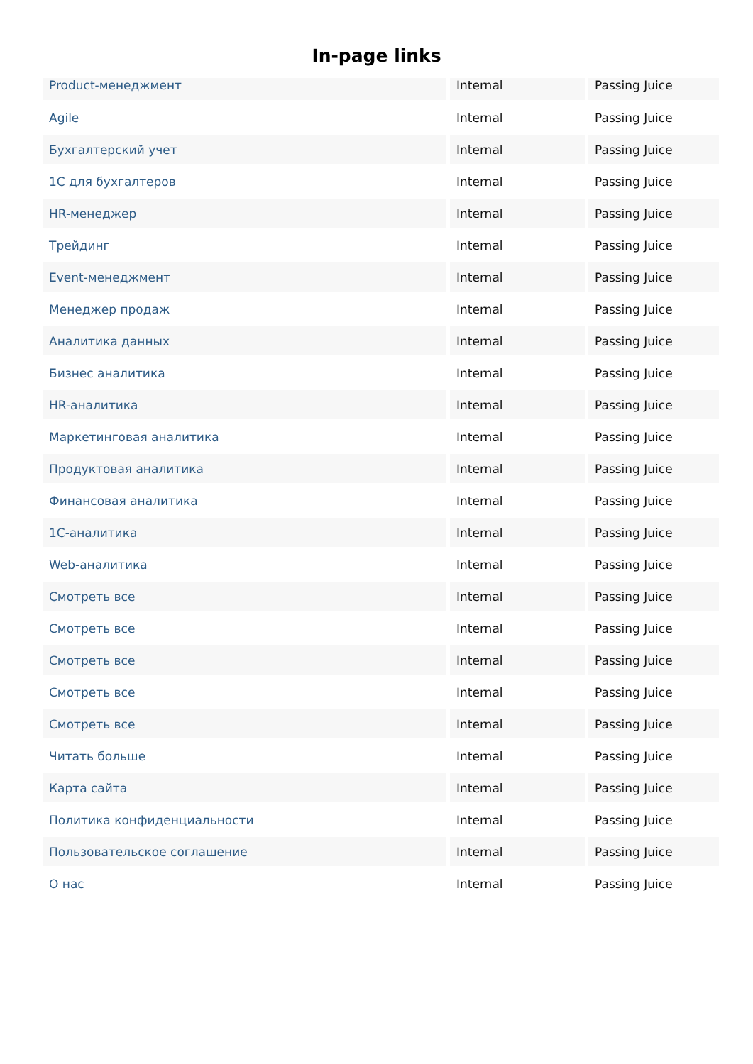In-page links
| Product-менеджмент | Internal | Passing Juice |
| Agile | Internal | Passing Juice |
| Бухгалтерский учет | Internal | Passing Juice |
| 1С для бухгалтеров | Internal | Passing Juice |
| HR-менеджер | Internal | Passing Juice |
| Трейдинг | Internal | Passing Juice |
| Event-менеджмент | Internal | Passing Juice |
| Менеджер продаж | Internal | Passing Juice |
| Аналитика данных | Internal | Passing Juice |
| Бизнес аналитика | Internal | Passing Juice |
| HR-аналитика | Internal | Passing Juice |
| Маркетинговая аналитика | Internal | Passing Juice |
| Продуктовая аналитика | Internal | Passing Juice |
| Финансовая аналитика | Internal | Passing Juice |
| 1С-аналитика | Internal | Passing Juice |
| Web-аналитика | Internal | Passing Juice |
| Смотреть все | Internal | Passing Juice |
| Смотреть все | Internal | Passing Juice |
| Смотреть все | Internal | Passing Juice |
| Смотреть все | Internal | Passing Juice |
| Смотреть все | Internal | Passing Juice |
| Читать больше | Internal | Passing Juice |
| Карта сайта | Internal | Passing Juice |
| Политика конфиденциальности | Internal | Passing Juice |
| Пользовательское соглашение | Internal | Passing Juice |
| О нас | Internal | Passing Juice |